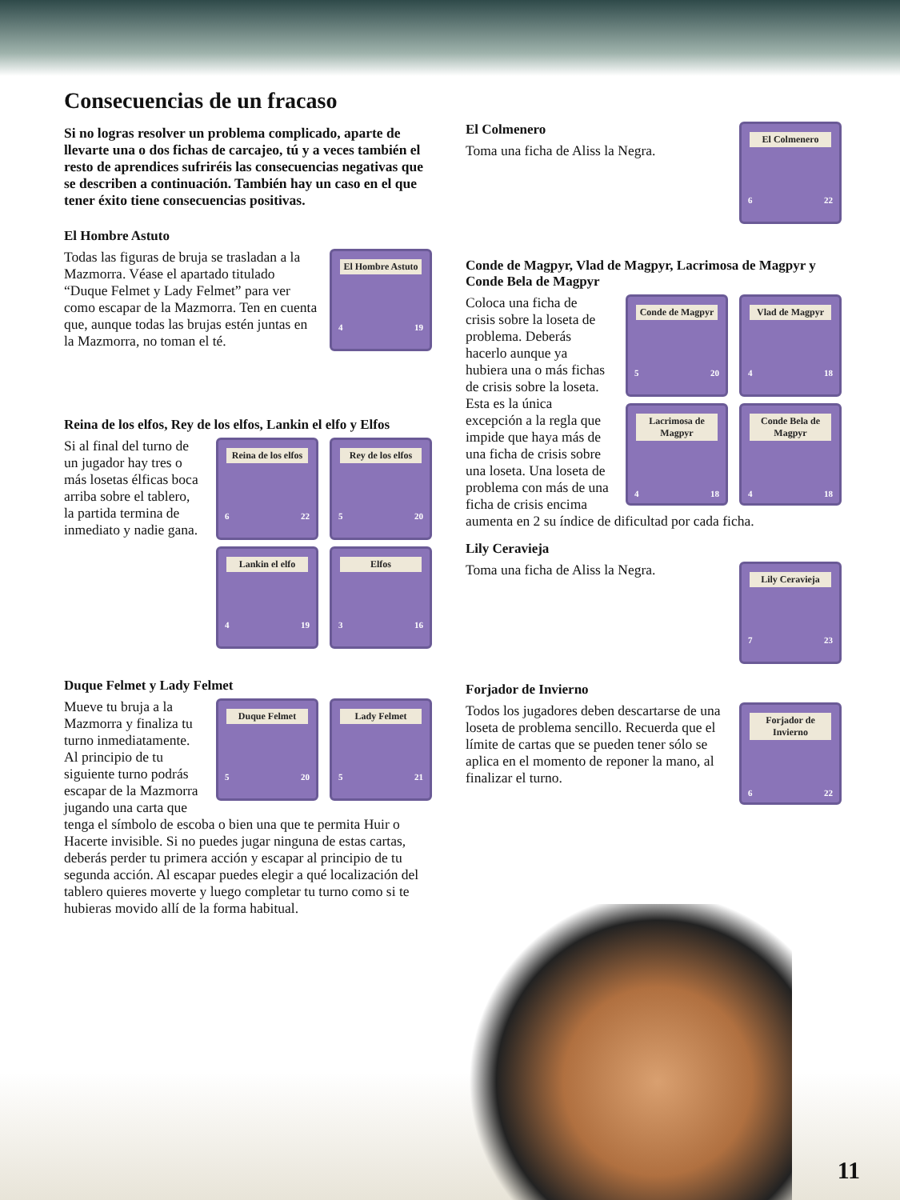Consecuencias de un fracaso
Si no logras resolver un problema complicado, aparte de llevarte una o dos fichas de carcajeo, tú y a veces también el resto de aprendices sufriréis las consecuencias negativas que se describen a continuación. También hay un caso en el que tener éxito tiene consecuencias positivas.
El Hombre Astuto
El Hombre Astuto
4 19
Todas las figuras de bruja se trasladan a la Mazmorra. Véase el apartado titulado “Duque Felmet y Lady Felmet” para ver como escapar de la Mazmorra. Ten en cuenta que, aunque todas las brujas estén juntas en la Mazmorra, no toman el té.
Reina de los elfos, Rey de los elfos, Lankin el elfo y Elfos
Rey de los elfos
5 20
Reina de los elfos
6 22
Elfos
3 16
Lankin el elfo
4 19
Si al final del turno de un jugador hay tres o más losetas élficas boca arriba sobre el tablero, la partida termina de inmediato y nadie gana.
Duque Felmet y Lady Felmet
Lady Felmet
5 21
Duque Felmet
5 20
Mueve tu bruja a la Mazmorra y finaliza tu turno inmediatamente. Al principio de tu siguiente turno podrás escapar de la Mazmorra jugando una carta que tenga el símbolo de escoba o bien una que te permita Huir o Hacerte invisible. Si no puedes jugar ninguna de estas cartas, deberás perder tu primera acción y escapar al principio de tu segunda acción. Al escapar puedes elegir a qué localización del tablero quieres moverte y luego completar tu turno como si te hubieras movido allí de la forma habitual.
El Colmenero
6 22
El Colmenero
Toma una ficha de Aliss la Negra.
Conde de Magpyr, Vlad de Magpyr, Lacrimosa de Magpyr y Conde Bela de Magpyr
Vlad de Magpyr
4 18
Conde de Magpyr
5 20
Conde Bela de Magpyr
4 18
Lacrimosa de Magpyr
4 18
Coloca una ficha de crisis sobre la loseta de problema. Deberás hacerlo aunque ya hubiera una o más fichas de crisis sobre la loseta. Esta es la única excepción a la regla que impide que haya más de una ficha de crisis sobre una loseta. Una loseta de problema con más de una ficha de crisis encima aumenta en 2 su índice de dificultad por cada ficha.
Lily Ceravieja
Lily Ceravieja
7 23
Toma una ficha de Aliss la Negra.
Forjador de Invierno
Forjador de Invierno
6 22
Todos los jugadores deben descartarse de una loseta de problema sencillo. Recuerda que el límite de cartas que se pueden tener sólo se aplica en el momento de reponer la mano, al finalizar el turno.
11